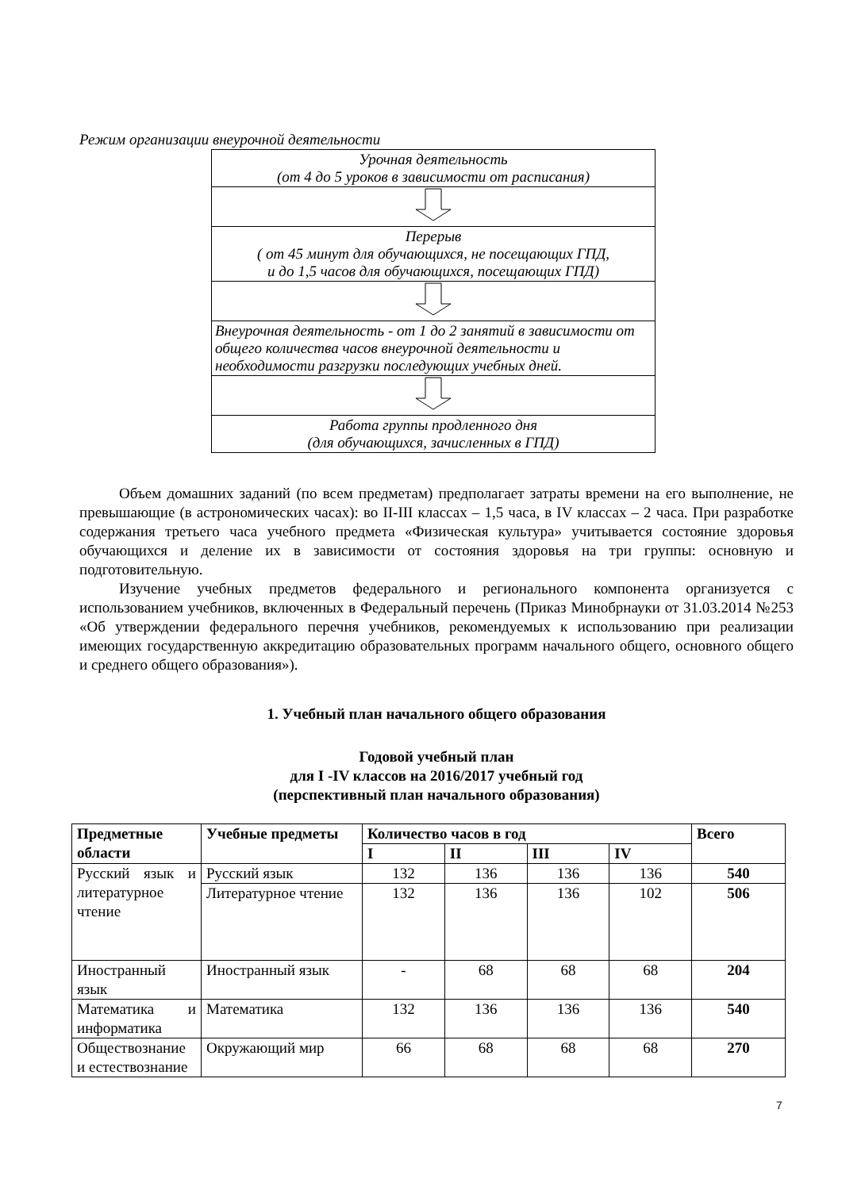Режим организации внеурочной деятельности
| Урочная деятельность (от 4 до 5 уроков в зависимости от расписания) |
| Перерыв ( от 45 минут для обучающихся, не посещающих ГПД, и до 1,5 часов для обучающихся, посещающих ГПД) |
| Внеурочная деятельность - от 1 до 2 занятий в зависимости от общего количества часов внеурочной деятельности и необходимости разгрузки последующих учебных дней. |
| Работа группы продленного дня (для обучающихся, зачисленных в ГПД) |
Объем домашних заданий (по всем предметам) предполагает затраты времени на его выполнение, не превышающие (в астрономических часах): во II-III классах – 1,5 часа, в IV классах – 2 часа. При разработке содержания третьего часа учебного предмета «Физическая культура» учитывается состояние здоровья обучающихся и деление их в зависимости от состояния здоровья на три группы: основную и подготовительную.
Изучение учебных предметов федерального и регионального компонента организуется с использованием учебников, включенных в Федеральный перечень (Приказ Минобрнауки от 31.03.2014 №253 «Об утверждении федерального перечня учебников, рекомендуемых к использованию при реализации имеющих государственную аккредитацию образовательных программ начального общего, основного общего и среднего общего образования»).
1. Учебный план начального общего образования
Годовой учебный план
для I -IV классов на 2016/2017 учебный год
(перспективный план начального образования)
| Предметные области | Учебные предметы | Количество часов в год | | | | Всего |
| --- | --- | --- | --- | --- | --- | --- |
| | | I | II | III | IV | |
| Русский язык и литературное чтение | Русский язык | 132 | 136 | 136 | 136 | 540 |
| | Литературное чтение | 132 | 136 | 136 | 102 | 506 |
| Иностранный язык | Иностранный язык | - | 68 | 68 | 68 | 204 |
| Математика и информатика | Математика | 132 | 136 | 136 | 136 | 540 |
| Обществознание и естествознание | Окружающий мир | 66 | 68 | 68 | 68 | 270 |
7